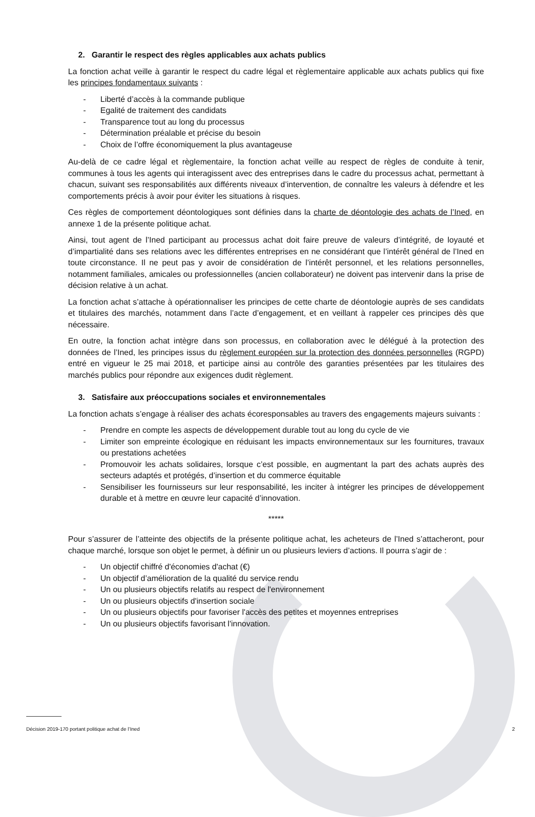2. Garantir le respect des règles applicables aux achats publics
La fonction achat veille à garantir le respect du cadre légal et règlementaire applicable aux achats publics qui fixe les principes fondamentaux suivants :
- Liberté d’accès à la commande publique
- Egalité de traitement des candidats
- Transparence tout au long du processus
- Détermination préalable et précise du besoin
- Choix de l’offre économiquement la plus avantageuse
Au-delà de ce cadre légal et règlementaire, la fonction achat veille au respect de règles de conduite à tenir, communes à tous les agents qui interagissent avec des entreprises dans le cadre du processus achat, permettant à chacun, suivant ses responsabilités aux différents niveaux d’intervention, de connaître les valeurs à défendre et les comportements précis à avoir pour éviter les situations à risques.
Ces règles de comportement déontologiques sont définies dans la charte de déontologie des achats de l’Ined, en annexe 1 de la présente politique achat.
Ainsi, tout agent de l’Ined participant au processus achat doit faire preuve de valeurs d’intégrité, de loyauté et d’impartialité dans ses relations avec les différentes entreprises en ne considérant que l’intérêt général de l’Ined en toute circonstance. Il ne peut pas y avoir de considération de l’intérêt personnel, et les relations personnelles, notamment familiales, amicales ou professionnelles (ancien collaborateur) ne doivent pas intervenir dans la prise de décision relative à un achat.
La fonction achat s’attache à opérationnaliser les principes de cette charte de déontologie auprès de ses candidats et titulaires des marchés, notamment dans l’acte d’engagement, et en veillant à rappeler ces principes dès que nécessaire.
En outre, la fonction achat intègre dans son processus, en collaboration avec le délégué à la protection des données de l’Ined, les principes issus du règlement européen sur la protection des données personnelles (RGPD) entré en vigueur le 25 mai 2018, et participe ainsi au contrôle des garanties présentées par les titulaires des marchés publics pour répondre aux exigences dudit règlement.
3. Satisfaire aux préoccupations sociales et environnementales
La fonction achats s’engage à réaliser des achats écoresponsables au travers des engagements majeurs suivants :
- Prendre en compte les aspects de développement durable tout au long du cycle de vie
- Limiter son empreinte écologique en réduisant les impacts environnementaux sur les fournitures, travaux ou prestations achetées
- Promouvoir les achats solidaires, lorsque c’est possible, en augmentant la part des achats auprès des secteurs adaptés et protégés, d’insertion et du commerce équitable
- Sensibiliser les fournisseurs sur leur responsabilité, les inciter à intégrer les principes de développement durable et à mettre en œuvre leur capacité d’innovation.
*****
Pour s’assurer de l’atteinte des objectifs de la présente politique achat, les acheteurs de l’Ined s’attacheront, pour chaque marché, lorsque son objet le permet, à définir un ou plusieurs leviers d’actions. Il pourra s’agir de :
- Un objectif chiffré d'économies d'achat (€)
- Un objectif d’amélioration de la qualité du service rendu
- Un ou plusieurs objectifs relatifs au respect de l'environnement
- Un ou plusieurs objectifs d'insertion sociale
- Un ou plusieurs objectifs pour favoriser l'accès des petites et moyennes entreprises
- Un ou plusieurs objectifs favorisant l'innovation.
Décision 2019-170 portant politique achat de l’Ined 2